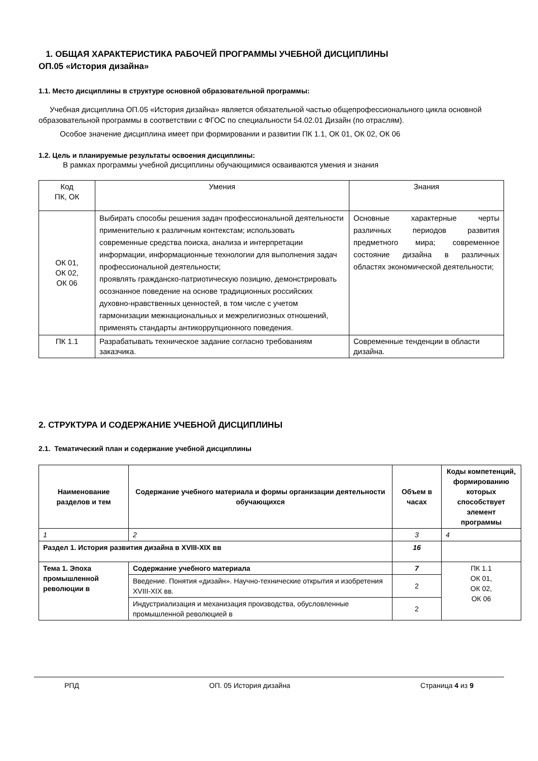1. ОБЩАЯ ХАРАКТЕРИСТИКА РАБОЧЕЙ ПРОГРАММЫ УЧЕБНОЙ ДИСЦИПЛИНЫ
ОП.05 «История дизайна»
1.1. Место дисциплины в структуре основной образовательной программы:
Учебная дисциплина ОП.05 «История дизайна» является обязательной частью общепрофессионального цикла основной образовательной программы в соответствии с ФГОС по специальности 54.02.01 Дизайн (по отраслям).
Особое значение дисциплина имеет при формировании и развитии ПК 1.1, ОК 01, ОК 02, ОК 06
1.2. Цель и планируемые результаты освоения дисциплины:
В рамках программы учебной дисциплины обучающимися осваиваются умения и знания
| Код ПК, ОК | Умения | Знания |
| ОК 01, ОК 02, ОК 06 | Выбирать способы решения задач профессиональной деятельности применительно к различным контекстам; использовать современные средства поиска, анализа и интерпретации информации, информационные технологии для выполнения задач профессиональной деятельности; проявлять гражданско-патриотическую позицию, демонстрировать осознанное поведение на основе традиционных российских духовно-нравственных ценностей, в том числе с учетом гармонизации межнациональных и межрелигиозных отношений, применять стандарты антикоррупционного поведения. | Основные характерные черты различных периодов развития предметного мира; современное состояние дизайна в различных областях экономической деятельности; |
| ПК 1.1 | Разрабатывать техническое задание согласно требованиям заказчика. | Современные тенденции в области дизайна. |
2. СТРУКТУРА И СОДЕРЖАНИЕ УЧЕБНОЙ ДИСЦИПЛИНЫ
2.1. Тематический план и содержание учебной дисциплины
| Наименование разделов и тем | Содержание учебного материала и формы организации деятельности обучающихся | Объем в часах | Коды компетенций, формированию которых способствует элемент программы |
| --- | --- | --- | --- |
| 1 | 2 | 3 | 4 |
| Раздел 1. История развития дизайна в XVIII-XIX вв | | 16 | |
| Тема 1. Эпоха промышленной революции в | Содержание учебного материала | 7 | ПК 1.1 ОК 01, ОК 02, ОК 06 |
| | Введение. Понятия «дизайн». Научно-технические открытия и изобретения XVIII-XIX вв. | 2 | |
| | Индустриализация и механизация производства, обусловленные промышленной революцией в | 2 | |
РПД ОП. 05 История дизайна Страница 4 из 9